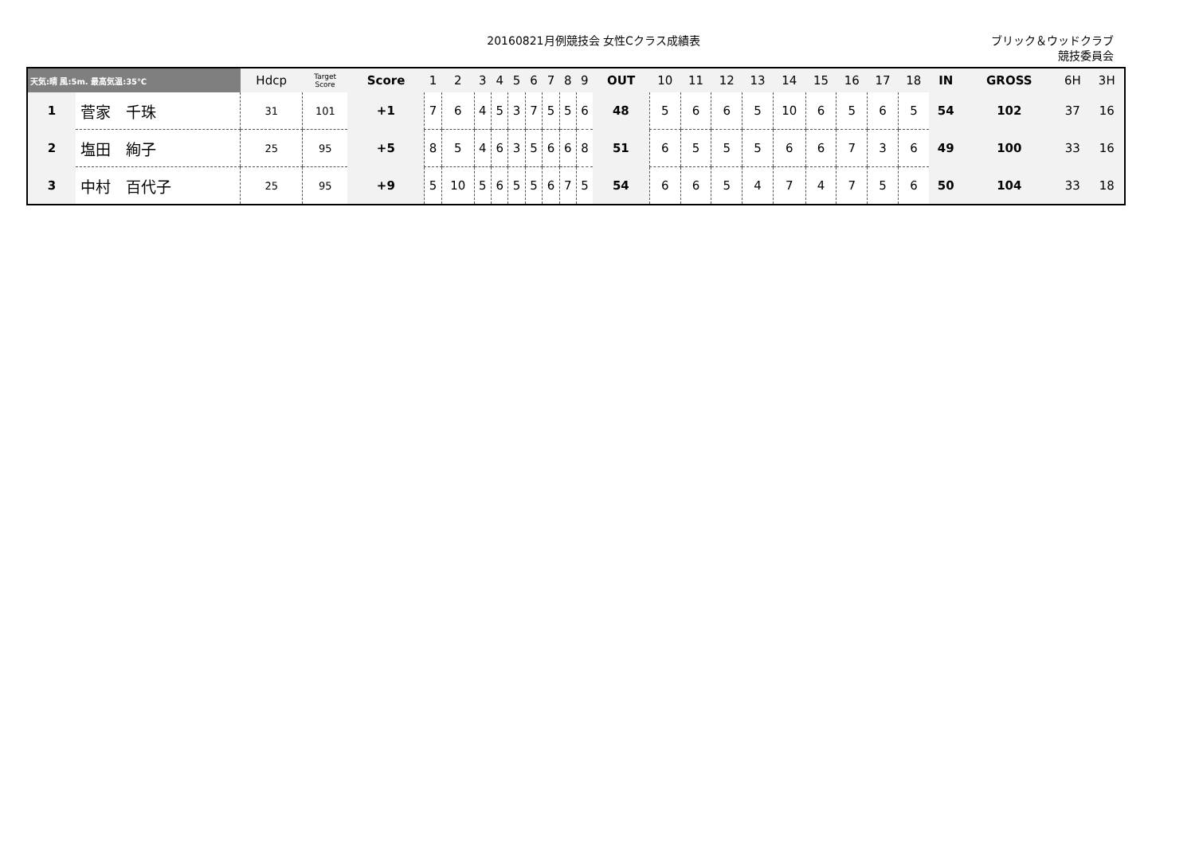20160821月例競技会 女性Cクラス成績表
ブリック＆ウッドクラブ
競技委員会
| 天気:晴 風:5m. 最高気温:35℃ | | Hdcp | Target Score | Score | 1 | 2 | 3 | 4 | 5 | 6 | 7 | 8 | 9 | OUT | 10 | 11 | 12 | 13 | 14 | 15 | 16 | 17 | 18 | IN | GROSS | 6H | 3H |
| --- | --- | --- | --- | --- | --- | --- | --- | --- | --- | --- | --- | --- | --- | --- | --- | --- | --- | --- | --- | --- | --- | --- | --- | --- | --- | --- | --- |
| 1 | 菅家 千珠 | 31 | 101 | +1 | 7 | 6 | 4 | 5 | 3 | 7 | 5 | 5 | 6 | 48 | 5 | 6 | 6 | 5 | 10 | 6 | 5 | 6 | 5 | 54 | 102 | 37 | 16 |
| 2 | 塩田 絢子 | 25 | 95 | +5 | 8 | 5 | 4 | 6 | 3 | 5 | 6 | 6 | 8 | 51 | 6 | 5 | 5 | 5 | 6 | 6 | 7 | 3 | 6 | 49 | 100 | 33 | 16 |
| 3 | 中村 百代子 | 25 | 95 | +9 | 5 | 10 | 5 | 6 | 5 | 5 | 6 | 7 | 5 | 54 | 6 | 6 | 5 | 4 | 7 | 4 | 7 | 5 | 6 | 50 | 104 | 33 | 18 |